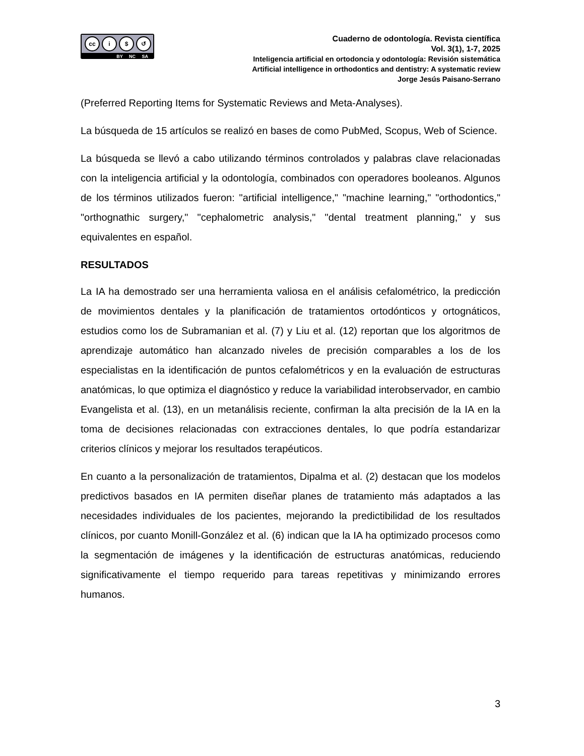cc i $ ↺
BY NC SA
Cuaderno de odontología. Revista científica
Vol. 3(1), 1-7, 2025
Inteligencia artificial en ortodoncia y odontología: Revisión sistemática
Artificial intelligence in orthodontics and dentistry: A systematic review
Jorge Jesús Paisano-Serrano
(Preferred Reporting Items for Systematic Reviews and Meta-Analyses).
La búsqueda de 15 artículos se realizó en bases de como PubMed, Scopus, Web of Science.
La búsqueda se llevó a cabo utilizando términos controlados y palabras clave relacionadas con la inteligencia artificial y la odontología, combinados con operadores booleanos. Algunos de los términos utilizados fueron: "artificial intelligence," "machine learning," "orthodontics," "orthognathic surgery," "cephalometric analysis," "dental treatment planning," y sus equivalentes en español.
RESULTADOS
La IA ha demostrado ser una herramienta valiosa en el análisis cefalométrico, la predicción de movimientos dentales y la planificación de tratamientos ortodónticos y ortognáticos, estudios como los de Subramanian et al. (7) y Liu et al. (12) reportan que los algoritmos de aprendizaje automático han alcanzado niveles de precisión comparables a los de los especialistas en la identificación de puntos cefalométricos y en la evaluación de estructuras anatómicas, lo que optimiza el diagnóstico y reduce la variabilidad interobservador, en cambio Evangelista et al. (13), en un metanálisis reciente, confirman la alta precisión de la IA en la toma de decisiones relacionadas con extracciones dentales, lo que podría estandarizar criterios clínicos y mejorar los resultados terapéuticos.
En cuanto a la personalización de tratamientos, Dipalma et al. (2) destacan que los modelos predictivos basados en IA permiten diseñar planes de tratamiento más adaptados a las necesidades individuales de los pacientes, mejorando la predictibilidad de los resultados clínicos, por cuanto Monill-González et al. (6) indican que la IA ha optimizado procesos como la segmentación de imágenes y la identificación de estructuras anatómicas, reduciendo significativamente el tiempo requerido para tareas repetitivas y minimizando errores humanos.
3